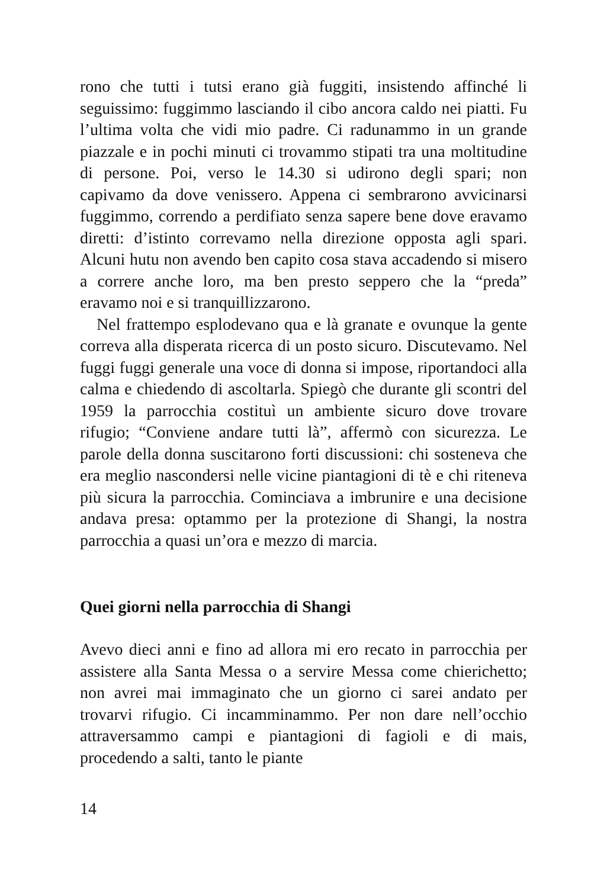rono che tutti i tutsi erano già fuggiti, insistendo affinché li seguissimo: fuggimmo lasciando il cibo ancora caldo nei piatti. Fu l’ultima volta che vidi mio padre. Ci radunammo in un grande piazzale e in pochi minuti ci trovammo stipati tra una moltitudine di persone. Poi, verso le 14.30 si udirono degli spari; non capivamo da dove venissero. Appena ci sembrarono avvicinarsi fuggimmo, correndo a perdifiato senza sapere bene dove eravamo diretti: d’istinto correvamo nella direzione opposta agli spari. Alcuni hutu non avendo ben capito cosa stava accadendo si misero a correre anche loro, ma ben presto seppero che la “preda” eravamo noi e si tranquillizzarono.
Nel frattempo esplodevano qua e là granate e ovunque la gente correva alla disperata ricerca di un posto sicuro. Discutevamo. Nel fuggi fuggi generale una voce di donna si impose, riportandoci alla calma e chiedendo di ascoltarla. Spiegò che durante gli scontri del 1959 la parrocchia costituì un ambiente sicuro dove trovare rifugio; “Conviene andare tutti là”, affermò con sicurezza. Le parole della donna suscitarono forti discussioni: chi sosteneva che era meglio nascondersi nelle vicine piantagioni di tè e chi riteneva più sicura la parrocchia. Cominciava a imbrunire e una decisione andava presa: optammo per la protezione di Shangi, la nostra parrocchia a quasi un’ora e mezzo di marcia.
Quei giorni nella parrocchia di Shangi
Avevo dieci anni e fino ad allora mi ero recato in parrocchia per assistere alla Santa Messa o a servire Messa come chierichetto; non avrei mai immaginato che un giorno ci sarei andato per trovarvi rifugio. Ci incamminammo. Per non dare nell’occhio attraversammo campi e piantagioni di fagioli e di mais, procedendo a salti, tanto le piante
14